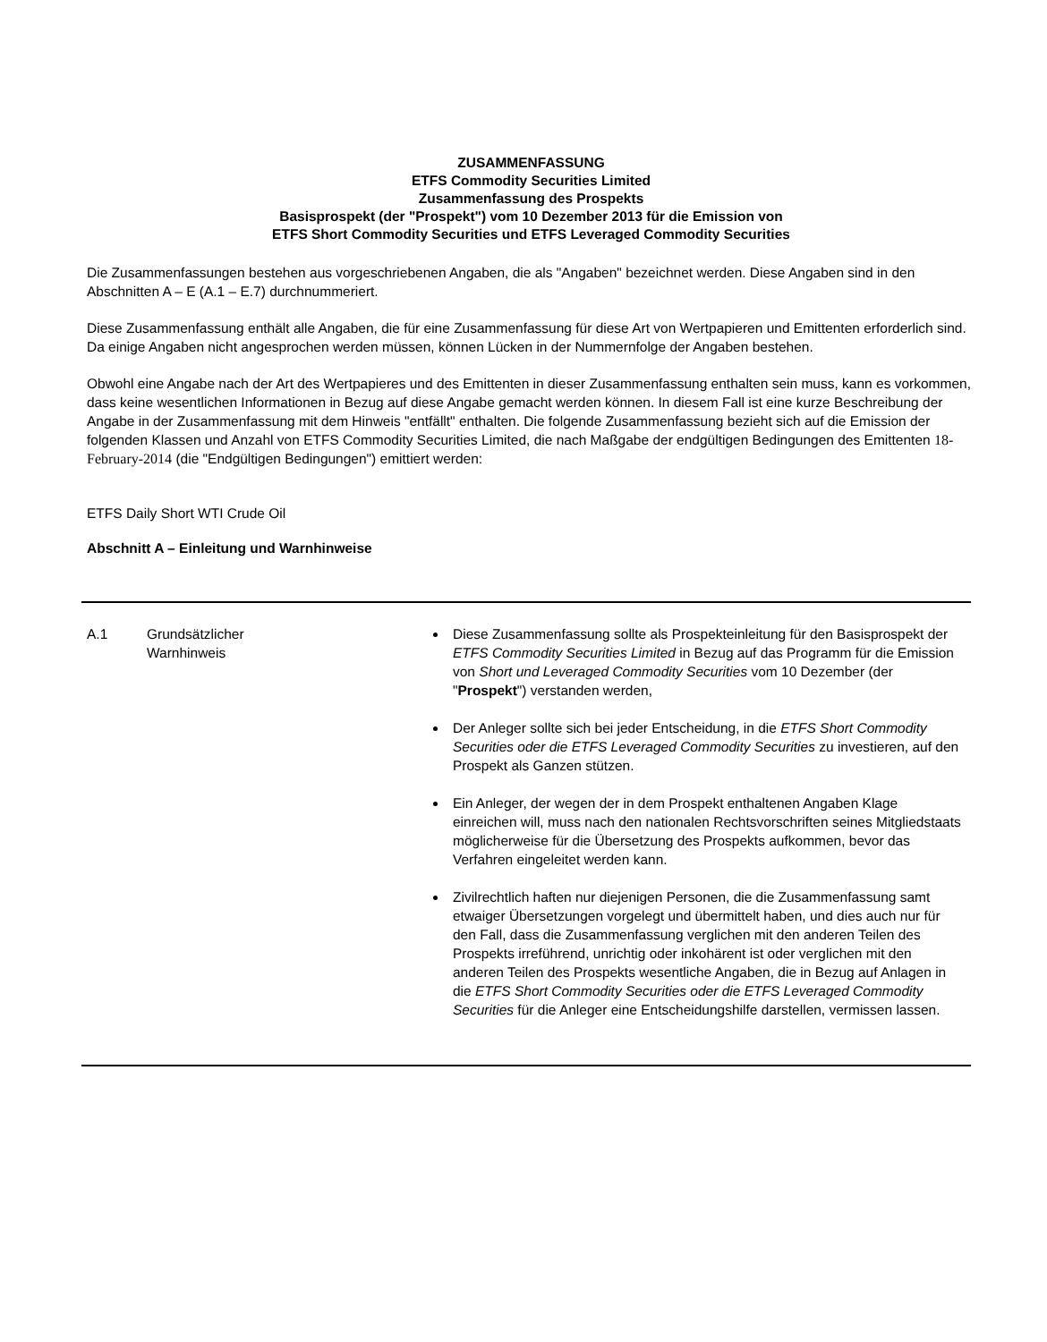ZUSAMMENFASSUNG
ETFS Commodity Securities Limited
Zusammenfassung des Prospekts
Basisprospekt (der "Prospekt") vom 10 Dezember 2013 für die Emission von
ETFS Short Commodity Securities und ETFS Leveraged Commodity Securities
Die Zusammenfassungen bestehen aus vorgeschriebenen Angaben, die als "Angaben" bezeichnet werden. Diese Angaben sind in den Abschnitten A – E (A.1 – E.7) durchnummeriert.
Diese Zusammenfassung enthält alle Angaben, die für eine Zusammenfassung für diese Art von Wertpapieren und Emittenten erforderlich sind. Da einige Angaben nicht angesprochen werden müssen, können Lücken in der Nummernfolge der Angaben bestehen.
Obwohl eine Angabe nach der Art des Wertpapieres und des Emittenten in dieser Zusammenfassung enthalten sein muss, kann es vorkommen, dass keine wesentlichen Informationen in Bezug auf diese Angabe gemacht werden können. In diesem Fall ist eine kurze Beschreibung der Angabe in der Zusammenfassung mit dem Hinweis "entfällt" enthalten. Die folgende Zusammenfassung bezieht sich auf die Emission der folgenden Klassen und Anzahl von ETFS Commodity Securities Limited, die nach Maßgabe der endgültigen Bedingungen des Emittenten 18-February-2014 (die "Endgültigen Bedingungen") emittiert werden:
ETFS Daily Short WTI Crude Oil
Abschnitt A – Einleitung und Warnhinweise
| A.1 | Grundsätzlicher Warnhinweis | Diese Zusammenfassung sollte als Prospekteinleitung für den Basisprospekt der ETFS Commodity Securities Limited in Bezug auf das Programm für die Emission von Short und Leveraged Commodity Securities vom 10 Dezember (der " Prospekt ") verstanden werden, Der Anleger sollte sich bei jeder Entscheidung, in die ETFS Short Commodity Securities oder die ETFS Leveraged Commodity Securities zu investieren, auf den Prospekt als Ganzen stützen. Ein Anleger, der wegen der in dem Prospekt enthaltenen Angaben Klage einreichen will, muss nach den nationalen Rechtsvorschriften seines Mitgliedstaats möglicherweise für die Übersetzung des Prospekts aufkommen, bevor das Verfahren eingeleitet werden kann. Zivilrechtlich haften nur diejenigen Personen, die die Zusammenfassung samt etwaiger Übersetzungen vorgelegt und übermittelt haben, und dies auch nur für den Fall, dass die Zusammenfassung verglichen mit den anderen Teilen des Prospekts irreführend, unrichtig oder inkohärent ist oder verglichen mit den anderen Teilen des Prospekts wesentliche Angaben, die in Bezug auf Anlagen in die ETFS Short Commodity Securities oder die ETFS Leveraged Commodity Securities für die Anleger eine Entscheidungshilfe darstellen, vermissen lassen. |